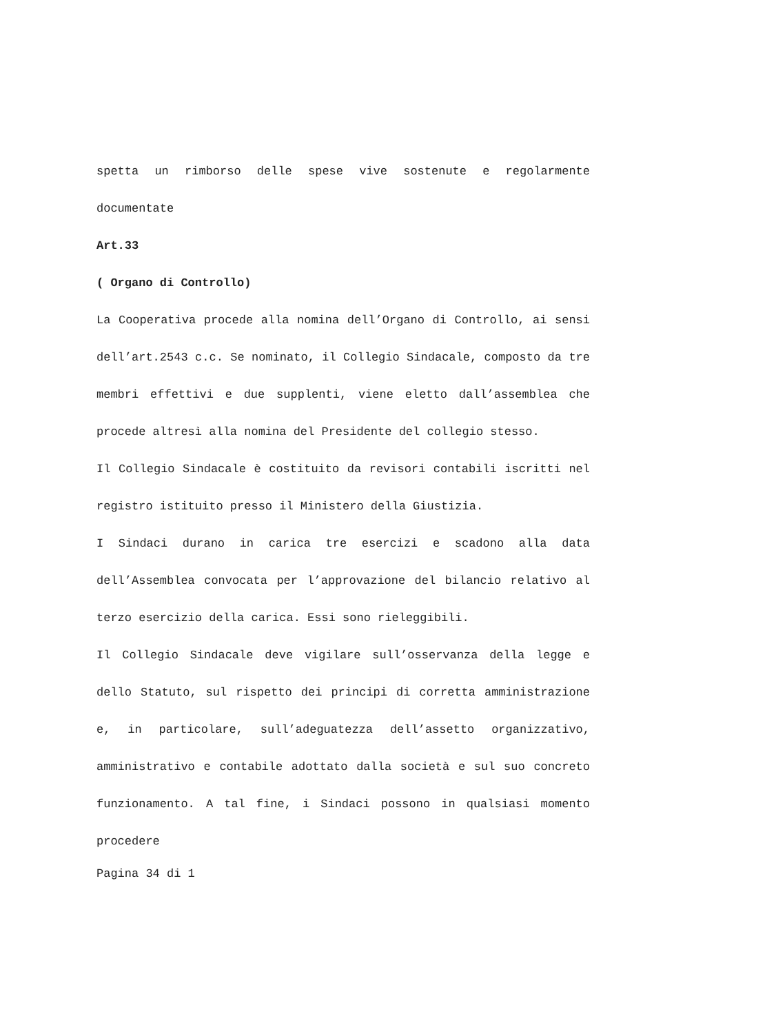spetta un rimborso delle spese vive sostenute e regolarmente documentate
Art.33
( Organo di Controllo)
La Cooperativa procede alla nomina dell’Organo di Controllo, ai sensi dell’art.2543 c.c. Se nominato, il Collegio Sindacale, composto da tre membri effettivi e due supplenti, viene eletto dall’assemblea che procede altresì alla nomina del Presidente del collegio stesso.
Il Collegio Sindacale è costituito da revisori contabili iscritti nel registro istituito presso il Ministero della Giustizia.
I Sindaci durano in carica tre esercizi e scadono alla data dell’Assemblea convocata per l’approvazione del bilancio relativo al terzo esercizio della carica. Essi sono rieleggibili.
Il Collegio Sindacale deve vigilare sull’osservanza della legge e dello Statuto, sul rispetto dei principi di corretta amministrazione e, in particolare, sull’adeguatezza dell’assetto organizzativo, amministrativo e contabile adottato dalla società e sul suo concreto funzionamento. A tal fine, i Sindaci possono in qualsiasi momento procedere
Pagina 34 di 1